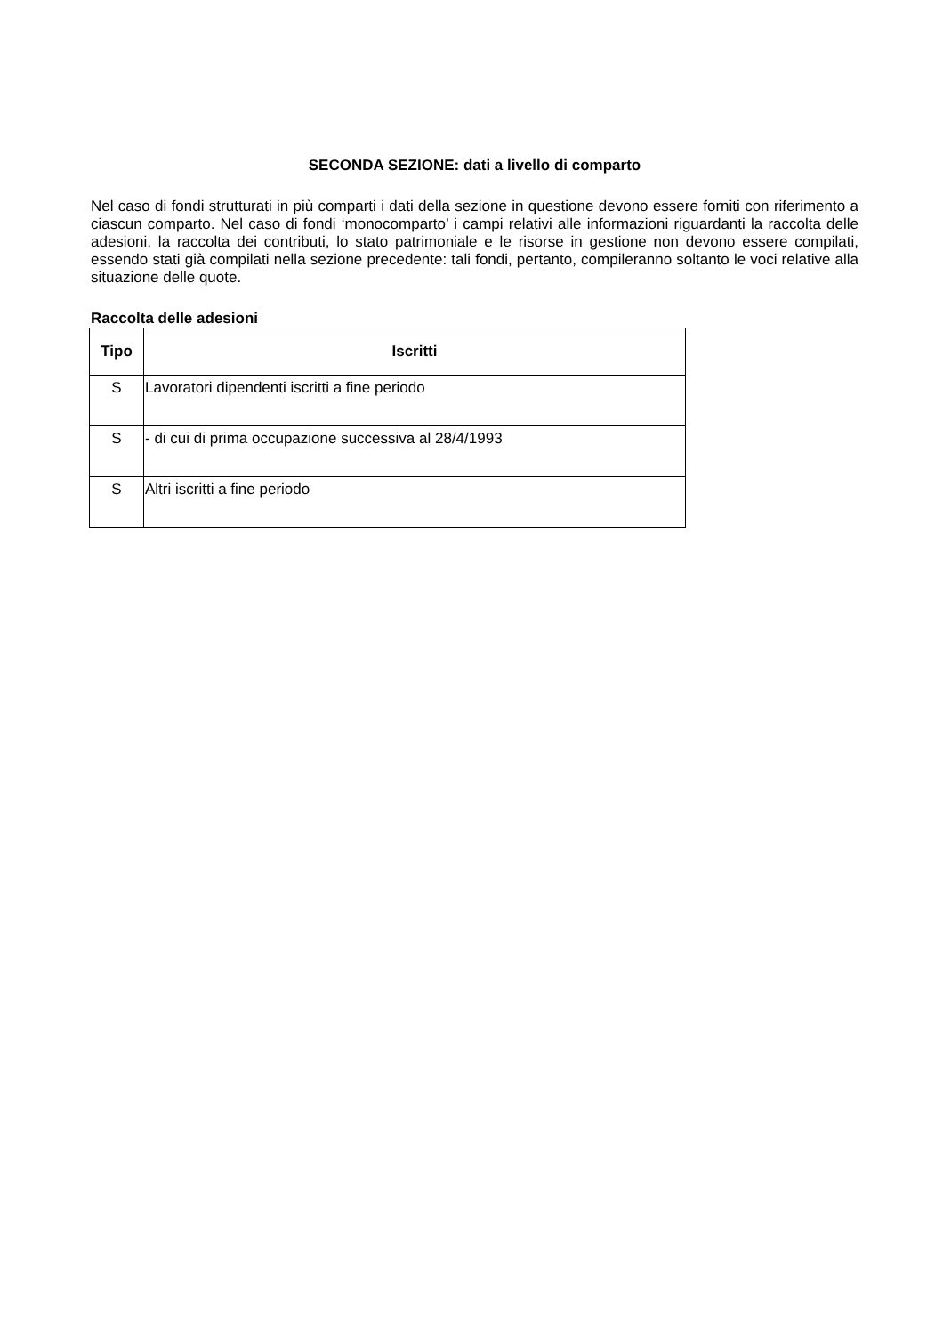SECONDA SEZIONE: dati a livello di comparto
Nel caso di fondi strutturati in più comparti i dati della sezione in questione devono essere forniti con riferimento a ciascun comparto. Nel caso di fondi ‘monocomparto’ i campi relativi alle informazioni riguardanti la raccolta delle adesioni, la raccolta dei contributi, lo stato patrimoniale e le risorse in gestione non devono essere compilati, essendo stati già compilati nella sezione precedente: tali fondi, pertanto, compileranno soltanto le voci relative alla situazione delle quote.
Raccolta delle adesioni
| Tipo | Iscritti |
| --- | --- |
| S | Lavoratori dipendenti iscritti a fine periodo |
| S | - di cui di prima occupazione successiva al 28/4/1993 |
| S | Altri iscritti a fine periodo |